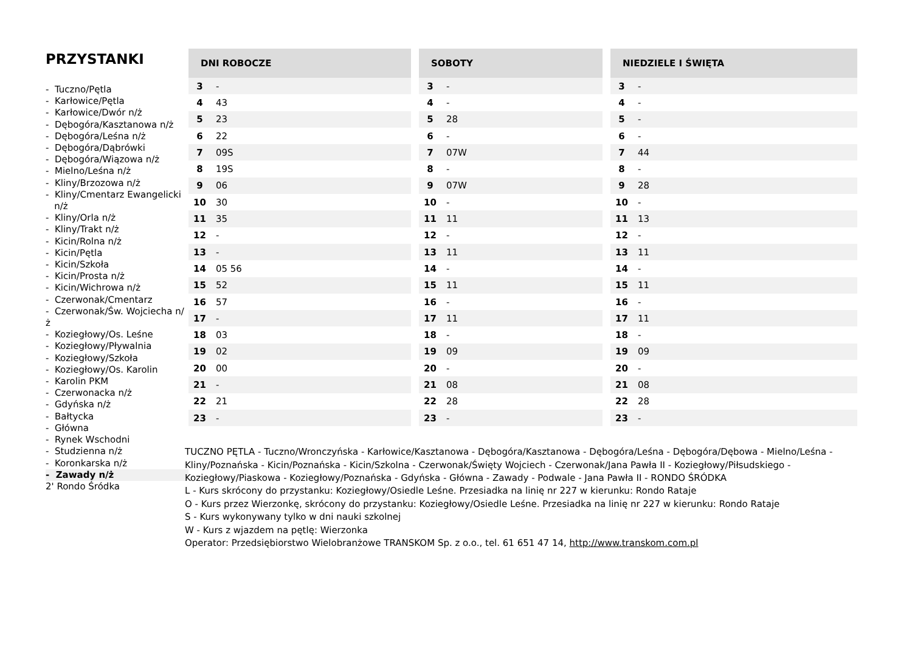PRZYSTANKI
- Tuczno/Pętla
- Karłowice/Pętla
- Karłowice/Dwór n/ż
- Dębogóra/Kasztanowa n/ż
- Dębogóra/Leśna n/ż
- Dębogóra/Dąbrówki
- Dębogóra/Wiązowa n/ż
- Mielno/Leśna n/ż
- Kliny/Brzozowa n/ż
- Kliny/Cmentarz Ewangelicki
n/ż
- Kliny/Orla n/ż
- Kliny/Trakt n/ż
- Kicin/Rolna n/ż
- Kicin/Pętla
- Kicin/Szkoła
- Kicin/Prosta n/ż
- Kicin/Wichrowa n/ż
- Czerwonak/Cmentarz
- Czerwonak/Św. Wojciecha n/ż
- Koziegłowy/Os. Leśne
- Koziegłowy/Pływalnia
- Koziegłowy/Szkoła
- Koziegłowy/Os. Karolin
- Karolin PKM
- Czerwonacka n/ż
- Gdyńska n/ż
- Bałtycka
- Główna
- Rynek Wschodni
- Studzienna n/ż
- Koronkarska n/ż
- Zawady n/ż
2' Rondo Śródka
| DNI ROBOCZE | |
| --- | --- |
| 3 | - |
| 4 | 43 |
| 5 | 23 |
| 6 | 22 |
| 7 | 09S |
| 8 | 19S |
| 9 | 06 |
| 10 | 30 |
| 11 | 35 |
| 12 | - |
| 13 | - |
| 14 | 05 56 |
| 15 | 52 |
| 16 | 57 |
| 17 | - |
| 18 | 03 |
| 19 | 02 |
| 20 | 00 |
| 21 | - |
| 22 | 21 |
| 23 | - |
| SOBOTY | |
| --- | --- |
| 3 | - |
| 4 | - |
| 5 | 28 |
| 6 | - |
| 7 | 07W |
| 8 | - |
| 9 | 07W |
| 10 | - |
| 11 | 11 |
| 12 | - |
| 13 | 11 |
| 14 | - |
| 15 | 11 |
| 16 | - |
| 17 | 11 |
| 18 | - |
| 19 | 09 |
| 20 | - |
| 21 | 08 |
| 22 | 28 |
| 23 | - |
| NIEDZIELE I ŚWIĘTA | |
| --- | --- |
| 3 | - |
| 4 | - |
| 5 | - |
| 6 | - |
| 7 | 44 |
| 8 | - |
| 9 | 28 |
| 10 | - |
| 11 | 13 |
| 12 | - |
| 13 | 11 |
| 14 | - |
| 15 | 11 |
| 16 | - |
| 17 | 11 |
| 18 | - |
| 19 | 09 |
| 20 | - |
| 21 | 08 |
| 22 | 28 |
| 23 | - |
TUCZNO PĘTLA - Tuczno/Wronczyńska - Karłowice/Kasztanowa - Dębogóra/Kasztanowa - Dębogóra/Leśna - Dębogóra/Dębowa - Mielno/Leśna - Kliny/Poznańska - Kicin/Poznańska - Kicin/Szkolna - Czerwonak/Święty Wojciech - Czerwonak/Jana Pawła II - Koziegłowy/Piłsudskiego - Koziegłowy/Piaskowa - Koziegłowy/Poznańska - Gdyńska - Główna - Zawady - Podwale - Jana Pawła II - RONDO ŚRÓDKA
L - Kurs skrócony do przystanku: Koziegłowy/Osiedle Leśne. Przesiadka na linię nr 227 w kierunku: Rondo Rataje
O - Kurs przez Wierzonkę, skrócony do przystanku: Koziegłowy/Osiedle Leśne. Przesiadka na linię nr 227 w kierunku: Rondo Rataje
S - Kurs wykonywany tylko w dni nauki szkolnej
W - Kurs z wjazdem na pętlę: Wierzonka
Operator: Przedsiębiorstwo Wielobranżowe TRANSKOM Sp. z o.o., tel. 61 651 47 14, http://www.transkom.com.pl